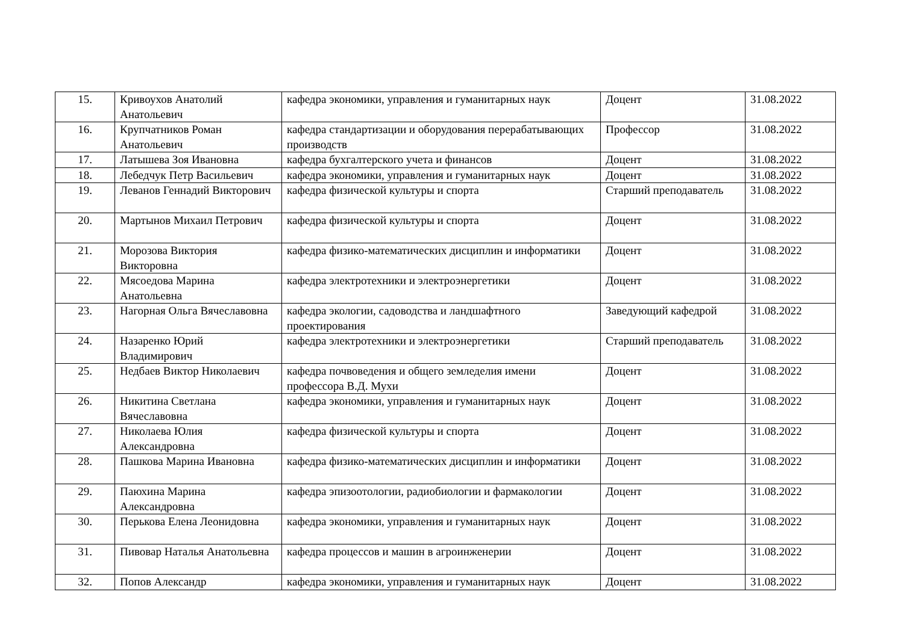| 15. | Кривоухов Анатолий Анатольевич | кафедра экономики, управления и гуманитарных наук | Доцент | 31.08.2022 |
| 16. | Крупчатников Роман Анатольевич | кафедра стандартизации и оборудования перерабатывающих производств | Профессор | 31.08.2022 |
| 17. | Латышева Зоя Ивановна | кафедра бухгалтерского учета и финансов | Доцент | 31.08.2022 |
| 18. | Лебедчук Петр Васильевич | кафедра экономики, управления и гуманитарных наук | Доцент | 31.08.2022 |
| 19. | Леванов Геннадий Викторович | кафедра физической культуры и спорта | Старший преподаватель | 31.08.2022 |
| 20. | Мартынов Михаил Петрович | кафедра физической культуры и спорта | Доцент | 31.08.2022 |
| 21. | Морозова Виктория Викторовна | кафедра физико-математических дисциплин и информатики | Доцент | 31.08.2022 |
| 22. | Мясоедова Марина Анатольевна | кафедра электротехники и электроэнергетики | Доцент | 31.08.2022 |
| 23. | Нагорная Ольга Вячеславовна | кафедра экологии, садоводства и ландшафтного проектирования | Заведующий кафедрой | 31.08.2022 |
| 24. | Назаренко Юрий Владимирович | кафедра электротехники и электроэнергетики | Старший преподаватель | 31.08.2022 |
| 25. | Недбаев Виктор Николаевич | кафедра почвоведения и общего земледелия имени профессора В.Д. Мухи | Доцент | 31.08.2022 |
| 26. | Никитина Светлана Вячеславовна | кафедра экономики, управления и гуманитарных наук | Доцент | 31.08.2022 |
| 27. | Николаева Юлия Александровна | кафедра физической культуры и спорта | Доцент | 31.08.2022 |
| 28. | Пашкова Марина Ивановна | кафедра физико-математических дисциплин и информатики | Доцент | 31.08.2022 |
| 29. | Паюхина Марина Александровна | кафедра эпизоотологии, радиобиологии и фармакологии | Доцент | 31.08.2022 |
| 30. | Перькова Елена Леонидовна | кафедра экономики, управления и гуманитарных наук | Доцент | 31.08.2022 |
| 31. | Пивовар Наталья Анатольевна | кафедра процессов и машин в агроинженерии | Доцент | 31.08.2022 |
| 32. | Попов Александр | кафедра экономики, управления и гуманитарных наук | Доцент | 31.08.2022 |